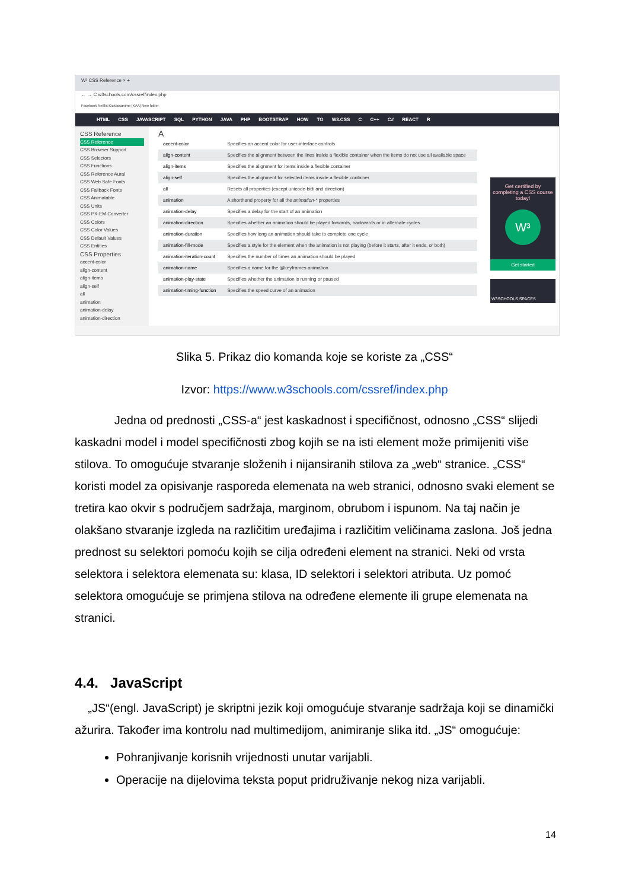W³ CSS Reference × +
← → C w3schools.com/cssref/index.php
Facebook Netflix Kickassanime [KAA] New folder
HTML CSS JAVASCRIPT SQL PYTHON JAVA PHP BOOTSTRAP HOW TO W3.CSS C C++ C# REACT R
CSS Reference
CSS Reference
CSS Browser Support
CSS Selectors
CSS Functions
CSS Reference Aural
CSS Web Safe Fonts
CSS Fallback Fonts
CSS Animatable
CSS Units
CSS PX-EM Converter
CSS Colors
CSS Color Values
CSS Default Values
CSS Entities
CSS Properties
accent-color
align-content
align-items
align-self
all
animation
animation-delay
animation-direction
A
| accent-color | Specifies an accent color for user-interface controls |
| align-content | Specifies the alignment between the lines inside a flexible container when the items do not use all available space |
| align-items | Specifies the alignment for items inside a flexible container |
| align-self | Specifies the alignment for selected items inside a flexible container |
| all | Resets all properties (except unicode-bidi and direction) |
| animation | A shorthand property for all the animation-* properties |
| animation-delay | Specifies a delay for the start of an animation |
| animation-direction | Specifies whether an animation should be played forwards, backwards or in alternate cycles |
| animation-duration | Specifies how long an animation should take to complete one cycle |
| animation-fill-mode | Specifies a style for the element when the animation is not playing (before it starts, after it ends, or both) |
| animation-iteration-count | Specifies the number of times an animation should be played |
| animation-name | Specifies a name for the @keyframes animation |
| animation-play-state | Specifies whether the animation is running or paused |
| animation-timing-function | Specifies the speed curve of an animation |
Get certified by completing a CSS course today!
W³
Get started
W3SCHOOLS SPACES
Slika 5. Prikaz dio komanda koje se koriste za „CSS“
Izvor: https://www.w3schools.com/cssref/index.php
Jedna od prednosti „CSS-a“ jest kaskadnost i specifičnost, odnosno „CSS“ slijedi kaskadni model i model specifičnosti zbog kojih se na isti element može primijeniti više stilova. To omogućuje stvaranje složenih i nijansiranih stilova za „web“ stranice. „CSS“ koristi model za opisivanje rasporeda elemenata na web stranici, odnosno svaki element se tretira kao okvir s područjem sadržaja, marginom, obrubom i ispunom. Na taj način je olakšano stvaranje izgleda na različitim uređajima i različitim veličinama zaslona. Još jedna prednost su selektori pomoću kojih se cilja određeni element na stranici. Neki od vrsta selektora i selektora elemenata su: klasa, ID selektori i selektori atributa. Uz pomoć selektora omogućuje se primjena stilova na određene elemente ili grupe elemenata na stranici.
4.4. JavaScript
„JS“(engl. JavaScript) je skriptni jezik koji omogućuje stvaranje sadržaja koji se dinamički ažurira. Također ima kontrolu nad multimedijom, animiranje slika itd. „JS“ omogućuje:
Pohranjivanje korisnih vrijednosti unutar varijabli.
Operacije na dijelovima teksta poput pridruživanje nekog niza varijabli.
14